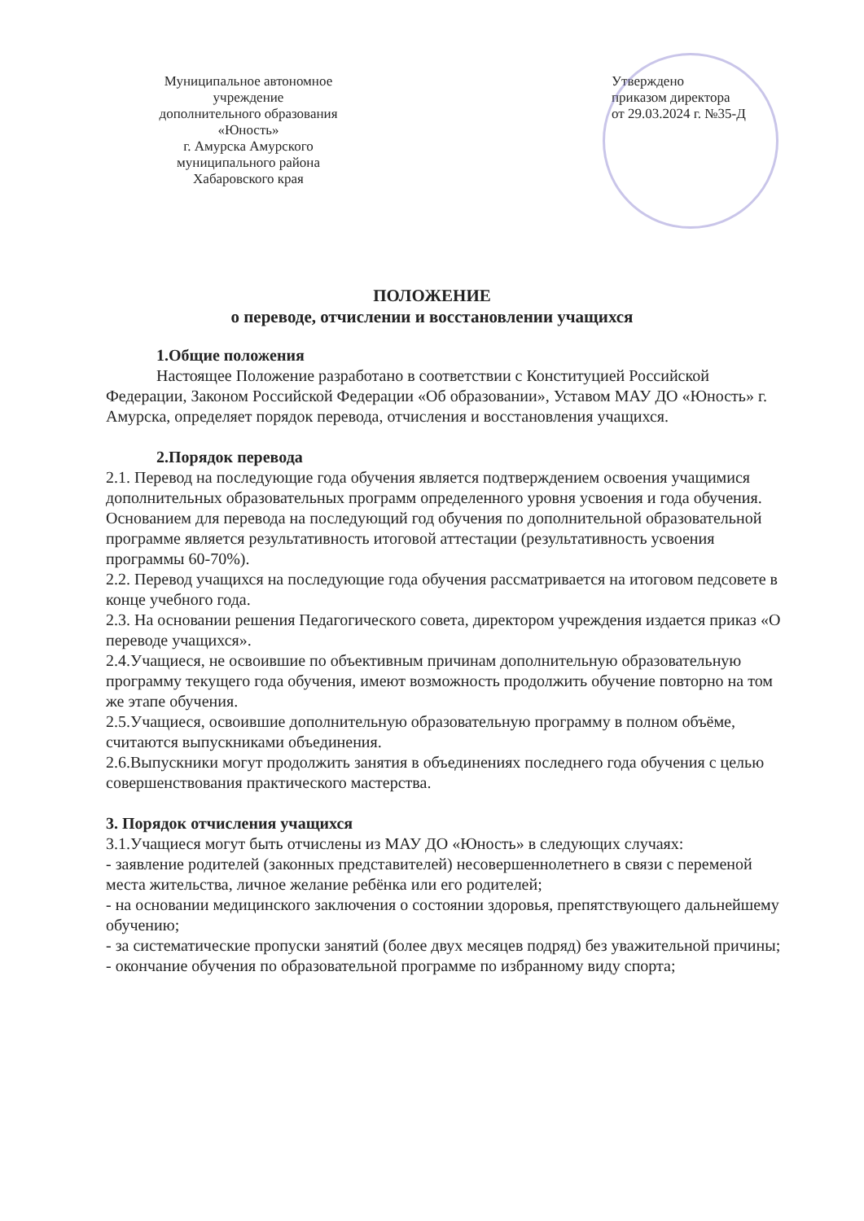Муниципальное автономное
учреждение
дополнительного образования
«Юность»
г. Амурска Амурского
муниципального района
Хабаровского края
Утверждено
приказом директора
от 29.03.2024 г. №35-Д
ПОЛОЖЕНИЕ
о переводе, отчислении и восстановлении учащихся
1.Общие положения
Настоящее Положение разработано в соответствии с Конституцией Российской Федерации, Законом Российской Федерации «Об образовании», Уставом МАУ ДО «Юность» г. Амурска, определяет порядок перевода, отчисления и восстановления учащихся.
2.Порядок перевода
2.1. Перевод на последующие года обучения является подтверждением освоения учащимися дополнительных образовательных программ определенного уровня усвоения и года обучения. Основанием для перевода на последующий год обучения по дополнительной образовательной программе является результативность итоговой аттестации (результативность усвоения программы 60-70%).
2.2. Перевод учащихся на последующие года обучения рассматривается на итоговом педсовете в конце учебного года.
2.3. На основании решения Педагогического совета, директором учреждения издается приказ «О переводе учащихся».
2.4.Учащиеся, не освоившие по объективным причинам дополнительную образовательную программу текущего года обучения, имеют возможность продолжить обучение повторно на том же этапе обучения.
2.5.Учащиеся, освоившие дополнительную образовательную программу в полном объёме, считаются выпускниками объединения.
2.6.Выпускники могут продолжить занятия в объединениях последнего года обучения с целью совершенствования практического мастерства.
3. Порядок отчисления учащихся
3.1.Учащиеся могут быть отчислены из МАУ ДО «Юность» в следующих случаях:
- заявление родителей (законных представителей) несовершеннолетнего в связи с переменой места жительства, личное желание ребёнка или его родителей;
- на основании медицинского заключения о состоянии здоровья, препятствующего дальнейшему обучению;
- за систематические пропуски занятий (более двух месяцев подряд) без уважительной причины;
- окончание обучения по образовательной программе по избранному виду спорта;